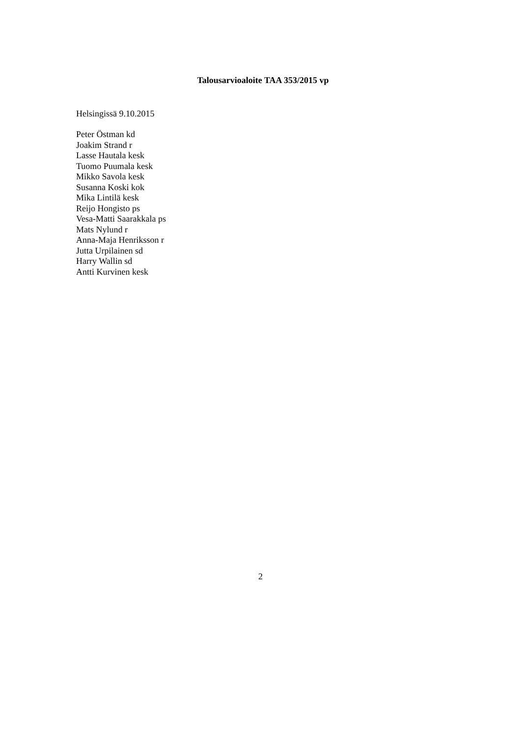Talousarvioaloite TAA 353/2015 vp
Helsingissä 9.10.2015
Peter Östman kd
Joakim Strand r
Lasse Hautala kesk
Tuomo Puumala kesk
Mikko Savola kesk
Susanna Koski kok
Mika Lintilä kesk
Reijo Hongisto ps
Vesa-Matti Saarakkala ps
Mats Nylund r
Anna-Maja Henriksson r
Jutta Urpilainen sd
Harry Wallin sd
Antti Kurvinen kesk
2